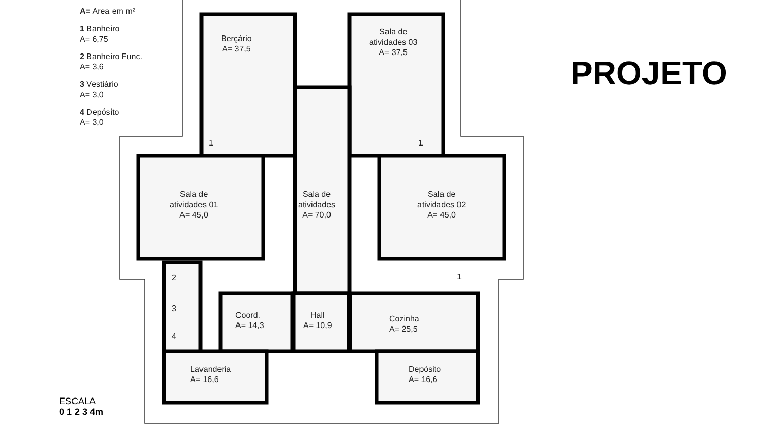A= Area em m²
1 Banheiro
A= 6,75
2 Banheiro Func.
A= 3,6
3 Vestiário
A= 3,0
4 Depósito
A= 3,0
PROJETO
Berçário
A= 37,5
Sala de
atividades 03
A= 37,5
Sala de
atividades 01
A= 45,0
Sala de
atividades
A= 70,0
Sala de
atividades 02
A= 45,0
1 1
1
2
3
4
Coord.
A= 14,3
Hall
A= 10,9
Cozinha
A= 25,5
Lavanderia
A= 16,6
Depósito
A= 16,6
ESCALA
0 1 2 3 4m